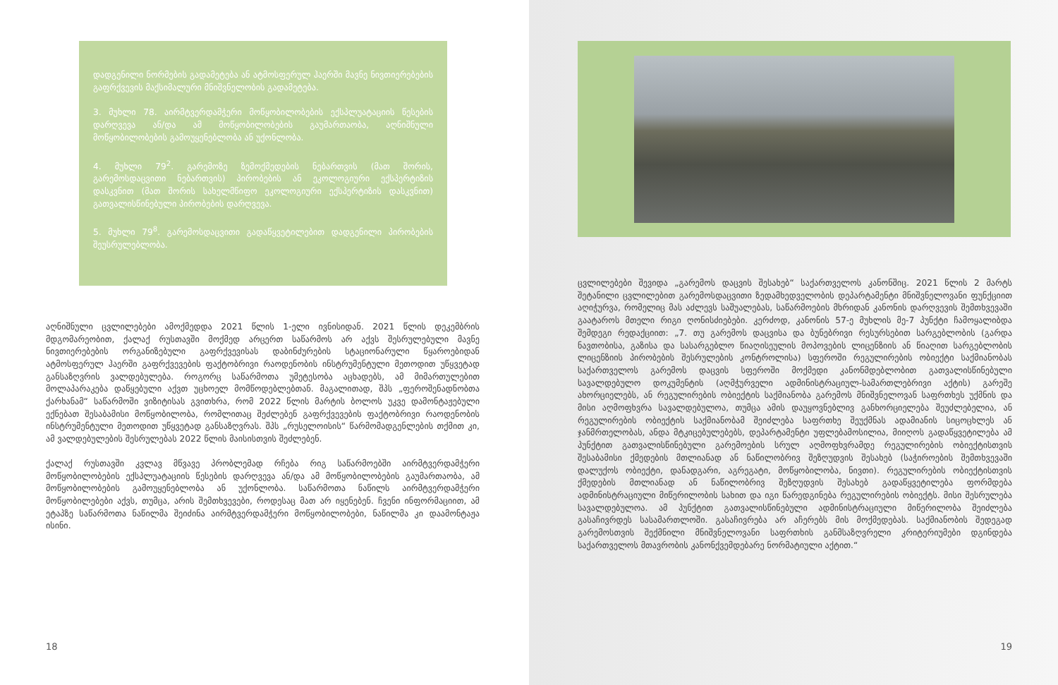დადგენილი ნორმების გადამეტება ან ატმოსფერულ ჰაერში მავნე ნივთიერებების გაფრქვევის მაქსიმალური მნიშვნელობის გადამეტება.
3. მუხლი 78. აირმტვერდამჭერი მოწყობილობების ექსპლუატაციის წესების დარღვევა ან/და ამ მოწყობილობების გაუმართაობა, აღნიშნული მოწყობილობების გამოუყენებლობა ან უქონლობა.
4. მუხლი 79<sup>2</sup>. გარემოზე ზემოქმედების ნებართვის (მათ შორის, გარემოსდაცვითი ნებართვის) პირობების ან ეკოლოგიური ექსპერტიზის დასკვნით (მათ შორის სახელმწიფო ეკოლოგიური ექსპერტიზის დასკვნით) გათვალისწინებული პირობების დარღვევა.
5. მუხლი 79<sup>8</sup>. გარემოსდაცვითი გადაწყვეტილებით დადგენილი პირობების შეუსრულებლობა.
აღნიშნული ცვლილებები ამოქმედდა 2021 წლის 1-ელი ივნისიდან. 2021 წლის დეკემბრის მდგომარეობით, ქალაქ რუსთავში მოქმედ არცერთ საწარმოს არ აქვს შესრულებული მავნე ნივთიერებების ორგანიზებული გაფრქვევისას დაბინძურების სტაციონარული წყაროებიდან ატმოსფერულ ჰაერში გაფრქვევების ფაქტობრივი რაოდენობის ინსტრუმენტული მეთოდით უწყვეტად განსაზღვრის ვალდებულება. როგორც საწარმოთა უმეტესობა აცხადებს, ამ მიმართულებით მოლაპარაკება დაწყებული აქვთ უცხოელ მომწოდებლებთან. მაგალითად, შპს „ფეროშენადნობთა ქარხანამ“ საწარმოში ვიზიტისას გვითხრა, რომ 2022 წლის მარტის ბოლოს უკვე დამონტაჟებული ექნებათ შესაბამისი მოწყობილობა, რომლითაც შეძლებენ გაფრქვევების ფაქტობრივი რაოდენობის ინსტრუმენტული მეთოდით უწყვეტად განსაზღვრას. შპს „რუსელოისის“ წარმომადგენლების თქმით კი, ამ ვალდებულების შესრულებას 2022 წლის მაისისთვის შეძლებენ.
ქალაქ რუსთავში კვლავ მწვავე პრობლემად რჩება რიგ საწარმოებში აირმტვერდამჭერი მოწყობილობების ექსპლუატაციის წესების დარღვევა ან/და ამ მოწყობილობების გაუმართაობა, ამ მოწყობილობების გამოუყენებლობა ან უქონლობა. საწარმოთა ნაწილს აირმტვერდამჭერი მოწყობილებები აქვს, თუმცა, არის შემთხვევები, როდესაც მათ არ იყენებენ. ჩვენი ინფორმაციით, ამ ეტაპზე საწარმოთა ნაწილმა შეიძინა აირმტვერდამჭერი მოწყობილობები, ნაწილმა კი დაამონტაჟა ისინი.
18
ცვლილებები შევიდა „გარემოს დაცვის შესახებ“ საქართველოს კანონშიც. 2021 წლის 2 მარტს შეტანილი ცვლილებით გარემოსდაცვითი ზედამხედველობის დეპარტამენტი მნიშვნელოვანი ფუნქციით აღიჭურვა, რომელიც მას აძლევს საშუალებას, საწარმოების მხრიდან კანონის დარღვევის შემთხვევაში გაატაროს მთელი რიგი ღონისძიებები. კერძოდ, კანონის 57-ე მუხლის მე-7 პუნქტი ჩამოყალიბდა შემდეგი რედაქციით: „7. თუ გარემოს დაცვისა და ბუნებრივი რესურსებით სარგებლობის (გარდა ნავთობისა, გაზისა და სასარგებლო წიაღისეულის მოპოვების ლიცენზიის ან წიაღით სარგებლობის ლიცენზიის პირობების შესრულების კონტროლისა) სფეროში რეგულირების ობიექტი საქმიანობას საქართველოს გარემოს დაცვის სფეროში მოქმედი კანონმდებლობით გათვალისწინებული სავალდებულო დოკუმენტის (აღმჭურველი ადმინისტრაციულ-სამართლებრივი აქტის) გარეშე ახორციელებს, ან რეგულირების ობიექტის საქმიანობა გარემოს მნიშვნელოვან საფრთხეს უქმნის და მისი აღმოფხვრა სავალდებულოა, თუმცა ამის დაუყოვნებლივ განხორციელება შეუძლებელია, ან რეგულირების ობიექტის საქმიანობამ შეიძლება საფრთხე შეუქმნას ადამიანის სიცოცხლეს ან ჯანმრთელობას, ანდა მტკიცებულებებს, დეპარტამენტი უფლებამოსილია, მიიღოს გადაწყვეტილება ამ პუნქტით გათვალისწინებული გარემოების სრულ აღმოფხვრამდე რეგულირების ობიექტისთვის შესაბამისი ქმედების მთლიანად ან ნაწილობრივ შეზღუდვის შესახებ (საჭიროების შემთხვევაში დალუქოს ობიექტი, დანადგარი, აგრეგატი, მოწყობილობა, ნივთი). რეგულირების ობიექტისთვის ქმედების მთლიანად ან ნაწილობრივ შეზღუდვის შესახებ გადაწყვეტილება ფორმდება ადმინისტრაციული მიწერილობის სახით და იგი წარედგინება რეგულირების ობიექტს. მისი შესრულება სავალდებულოა. ამ პუნქტით გათვალისწინებული ადმინისტრაციული მიწერილობა შეიძლება გასაჩივრდეს სასამართლოში. გასაჩივრება არ აჩერებს მის მოქმედებას. საქმიანობის შედეგად გარემოსთვის შექმნილი მნიშვნელოვანი საფრთხის განმსაზღვრელი კრიტერიუმები დგინდება საქართველოს მთავრობის კანონქვემდებარე ნორმატიული აქტით.“
19